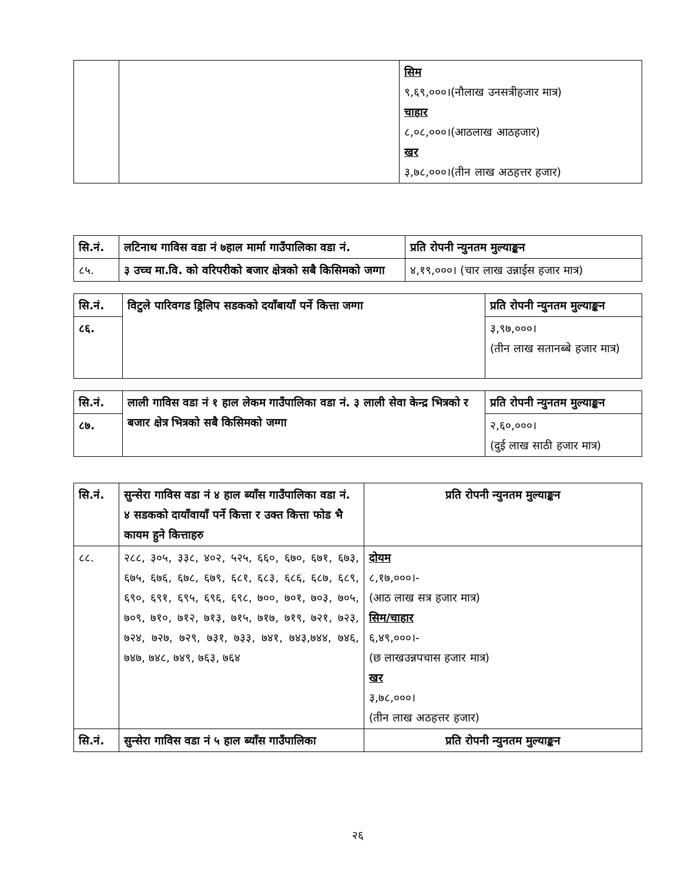| | | सिम ९,६९,०००।(नौलाख उनसत्रीहजार मात्र) चाहार ८,०८,०००।(आठलाख आठहजार) खर ३,७८,०००।(तीन लाख अठहत्तर हजार) |
| सि.नं. | लटिनाथ गाविस वडा नं ७हाल मार्मा गाउँपालिका वडा नं. | प्रति रोपनी न्युनतम मुल्याङ्कन |
| --- | --- | --- |
| ८५. | ३ उच्च मा.वि. को वरिपरीको बजार क्षेत्रको सबै किसिमको जग्गा | ४,१९,०००। (चार लाख उन्नाईस हजार मात्र) |
| सि.नं. | विटुले पारिवगड ड्रिलिप सडकको दयाँबायाँ पर्ने कित्ता जग्गा | प्रति रोपनी न्युनतम मुल्याङ्कन |
| --- | --- | --- |
| ८६. | | ३,९७,०००। (तीन लाख सतानब्बे हजार मात्र) |
| सि.नं. | लाली गाविस वडा नं १ हाल लेकम गाउँपालिका वडा नं. ३ लाली सेवा केन्द्र भित्रको र बजार क्षेत्र भित्रको सबै किसिमको जग्गा | प्रति रोपनी न्युनतम मुल्याङ्कन |
| --- | --- | --- |
| ८७. | | २,६०,०००। (दुई लाख साठी हजार मात्र) |
| सि.नं. | सुन्सेरा गाविस वडा नं ४ हाल ब्याँस गाउँपालिका वडा नं. ४ सडकको दायाँवायाँ पर्ने कित्ता र उक्त कित्ता फोड भै कायम हुने कित्ताहरु | प्रति रोपनी न्युनतम मुल्याङ्कन |
| --- | --- | --- |
| ८८. | २८८, ३०५, ३३८, ४०२, ५२५, ६६०, ६७०, ६७१, ६७३, ६७५, ६७६, ६७८, ६७९, ६८१, ६८३, ६८६, ६८७, ६८९, ६९०, ६९१, ६९५, ६९६, ६९८, ७००, ७०१, ७०३, ७०५, ७०९, ७१०, ७१२, ७१३, ७१५, ७१७, ७१९, ७२१, ७२३, ७२४, ७२७, ७२९, ७३१, ७३३, ७४१, ७४३,७४४, ७४६, ७४७, ७४८, ७४९, ७६३, ७६४ | दोयम ८,१७,०००।- (आठ लाख सत्र हजार मात्र) सिम/चाहार ६,४९,०००।- (छ लाखउन्नपचास हजार मात्र) खर ३,७८,०००। (तीन लाख अठहत्तर हजार) |
| सि.नं. | सुन्सेरा गाविस वडा नं ५ हाल ब्याँस गाउँपालिका | प्रति रोपनी न्युनतम मुल्याङ्कन |
२६